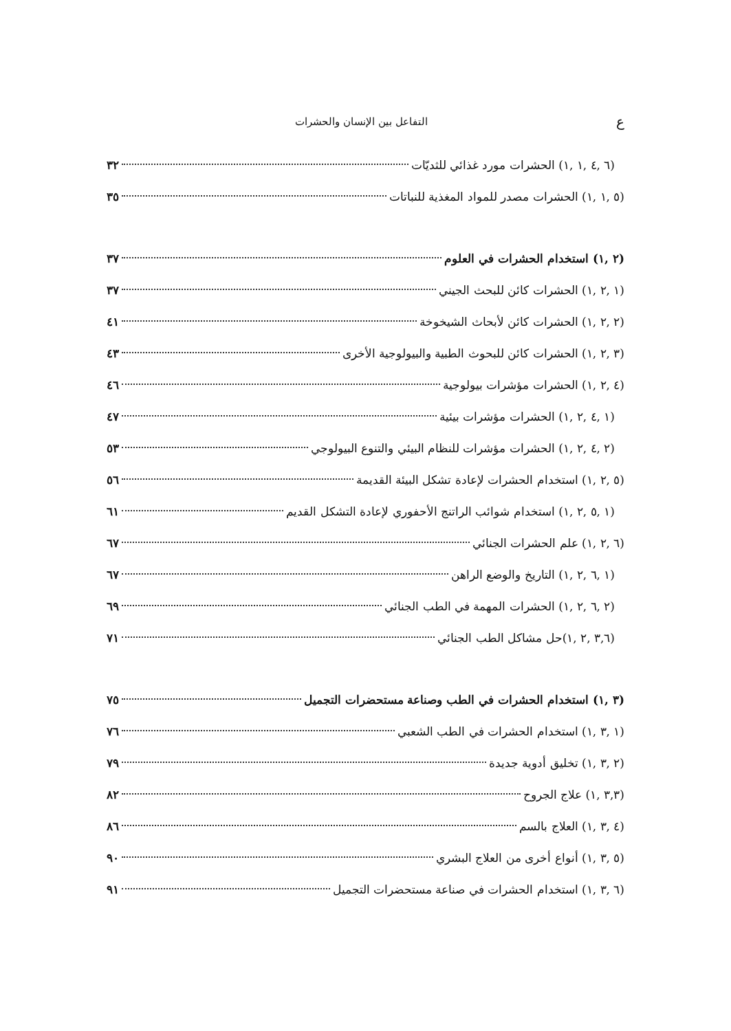عالتفاعل بين الإنسان والحشرات
(٦ ,٤ ,١ ,١) الحشرات مورد غذائي للثديّات ٣٢
(٥ ,١ ,١) الحشرات مصدر للمواد المغذية للنباتات ٣٥
(٢ ,١) استخدام الحشرات في العلوم ٣٧
(١ ,٢ ,١) الحشرات كائن للبحث الجيني ٣٧
(٢ ,٢ ,١) الحشرات كائن لأبحاث الشيخوخة ٤١
(٣ ,٢ ,١) الحشرات كائن للبحوث الطبية والبيولوجية الأخرى ٤٣
(٤ ,٢ ,١) الحشرات مؤشرات بيولوجية ٤٦
(١ ,٤ ,٢ ,١) الحشرات مؤشرات بيئية ٤٧
(٢ ,٤ ,٢ ,١) الحشرات مؤشرات للنظام البيئي والتنوع البيولوجي ٥٣
(٥ ,٢ ,١) استخدام الحشرات لإعادة تشكل البيئة القديمة ٥٦
(١ ,٥ ,٢ ,١) استخدام شوائب الراتنج الأحفوري لإعادة التشكل القديم ٦١
(٦ ,٢ ,١) علم الحشرات الجنائي ٦٧
(١ ,٦ ,٢ ,١) التاريخ والوضع الراهن ٦٧
(٢ ,٦ ,٢ ,١) الحشرات المهمة في الطب الجنائي ٦٩
(٣,٦ ,٢ ,١)حل مشاكل الطب الجنائي ٧١
(٣ ,١) استخدام الحشرات في الطب وصناعة مستحضرات التجميل ٧٥
(١ ,٣ ,١) استخدام الحشرات في الطب الشعبي ٧٦
(٢ ,٣ ,١) تخليق أدوية جديدة ٧٩
(٣,٣ ,١) علاج الجروح ٨٢
(٤ ,٣ ,١) العلاج بالسم ٨٦
(٥ ,٣ ,١) أنواع أخرى من العلاج البشري ٩٠
(٦ ,٣ ,١) استخدام الحشرات في صناعة مستحضرات التجميل ٩١